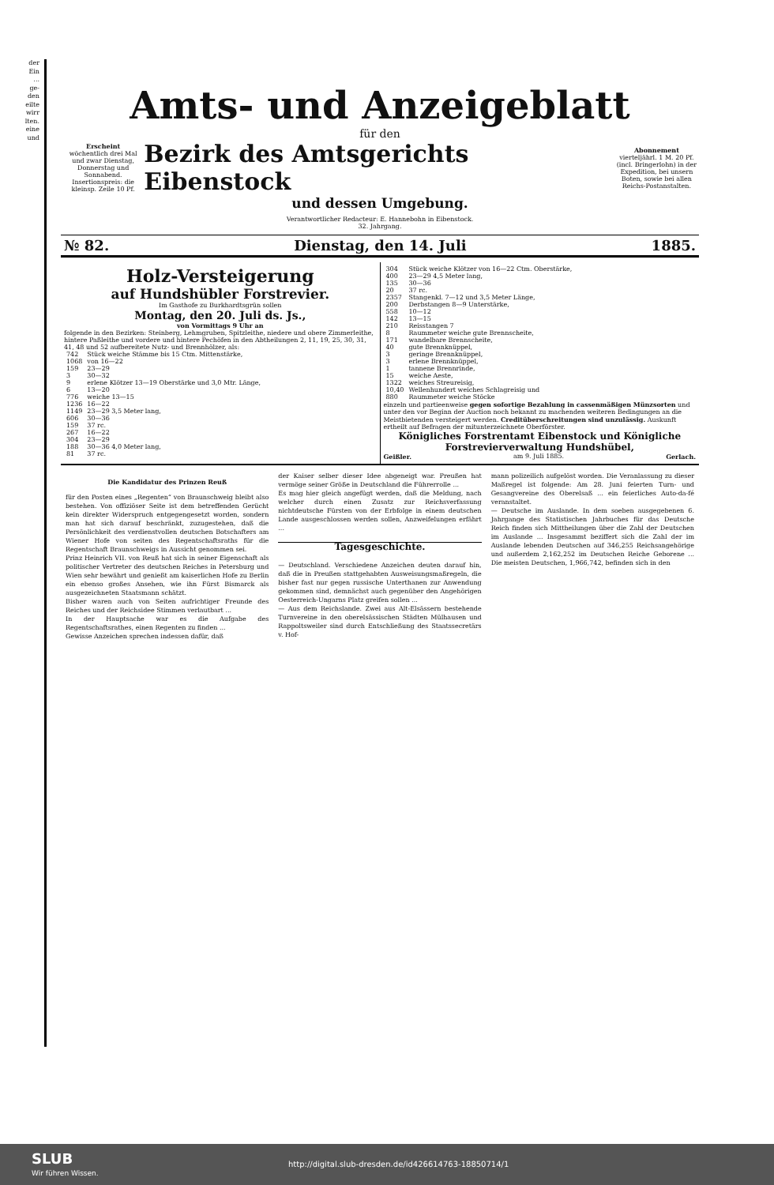der
Ein
...
ge-
den
eilte
wirr
lten.
eine
und
Amts- und Anzeigeblatt
für den
Erscheint
wöchentlich drei Mal und zwar Dienstag, Donnerstag und Sonnabend. Insertionspreis: die kleinsp. Zeile 10 Pf.
Bezirk des Amtsgerichts Eibenstock
Abonnement
vierteljährl. 1 M. 20 Pf. (incl. Bringerlohn) in der Expedition, bei unsern Boten, sowie bei allen Reichs-Postanstalten.
und dessen Umgebung.
Verantwortlicher Redacteur: E. Hannebohn in Eibenstock.
32. Jahrgang.
№ 82. Dienstag, den 14. Juli 1885.
Holz-Versteigerung
auf Hundshübler Forstrevier.
Im Gasthofe zu Burkhardtsgrün sollen
Montag, den 20. Juli ds. Js.,
von Vormittags 9 Uhr an
folgende in den Bezirken: Steinberg, Lehmgruben, Spitzleithe, niedere und obere Zimmerleithe, hintere Paßleithe und vordere und hintere Pechöfen in den Abtheilungen 2, 11, 19, 25, 30, 31, 41, 48 und 52 aufbereitete Nutz- und Brennhölzer, als:
| 742 | Stück weiche Stämme bis 15 Ctm. Mittenstärke, |
| 1068 | von 16—22 |
| 159 | 23—29 |
| 3 | 30—32 |
| 9 | erlene Klötzer 13—19 Oberstärke und 3,0 Mtr. Länge, |
| 6 | 13—20 |
| 776 | weiche 13—15 |
| 1236 | 16—22 |
| 1149 | 23—29 3,5 Meter lang, |
| 606 | 30—36 |
| 159 | 37 rc. |
| 267 | 16—22 |
| 304 | 23—29 |
| 188 | 30—36 4,0 Meter lang, |
| 81 | 37 rc. |
| 304 | Stück weiche Klötzer von 16—22 Ctm. Oberstärke, |
| 400 | 23—29 4,5 Meter lang, |
| 135 | 30—36 |
| 20 | 37 rc. |
| 2357 | Stangenkl. 7—12 und 3,5 Meter Länge, |
| 200 | Derbstangen 8—9 Unterstärke, |
| 558 | 10—12 |
| 142 | 13—15 |
| 210 | Reisstangen 7 |
| 8 | Raummeter weiche gute Brennscheite, |
| 171 | wandelbare Brennscheite, |
| 40 | gute Brennknüppel, |
| 3 | geringe Brennknüppel, |
| 3 | erlene Brennknüppel, |
| 1 | tannene Brennrinde, |
| 15 | weiche Aeste, |
| 1322 | weiches Streureisig, |
| 10,40 | Wellenhundert weiches Schlagreisig und |
| 880 | Raummeter weiche Stöcke |
einzeln und partieenweise gegen sofortige Bezahlung in cassenmäßigen Münzsorten und unter den vor Beginn der Auction noch bekannt zu machenden weiteren Bedingungen an die Meistbietenden versteigert werden. Creditüberschreitungen sind unzulässig. Auskunft ertheilt auf Befragen der mitunterzeichnete Oberförster.
Königliches Forstrentamt Eibenstock und Königliche Forstrevierverwaltung Hundshübel,
Geißler. am 9. Juli 1885. Gerlach.
Die Kandidatur des Prinzen Reuß
für den Posten eines „Regenten“ von Braunschweig bleibt also bestehen. Von offiziöser Seite ist dem betreffenden Gerücht kein direkter Widerspruch entgegengesetzt worden, sondern man hat sich darauf beschränkt, zuzugestehen, daß die Persönlichkeit des verdienstvollen deutschen Botschafters am Wiener Hofe von seiten des Regentschaftsraths für die Regentschaft Braunschweigs in Aussicht genommen sei.
Prinz Heinrich VII. von Reuß hat sich in seiner Eigenschaft als politischer Vertreter des deutschen Reiches in Petersburg und Wien sehr bewährt und genießt am kaiserlichen Hofe zu Berlin ein ebenso großes Ansehen, wie ihn Fürst Bismarck als ausgezeichneten Staatsmann schätzt.
Bisher waren auch von Seiten aufrichtiger Freunde des Reiches und der Reichsidee Stimmen verlautbart ...
In der Hauptsache war es die Aufgabe des Regentschaftsrathes, einen Regenten zu finden ...
Gewisse Anzeichen sprechen indessen dafür, daß
der Kaiser selber dieser Idee abgeneigt war. Preußen hat vermöge seiner Größe in Deutschland die Führerrolle ...
Es mag hier gleich angefügt werden, daß die Meldung, nach welcher durch einen Zusatz zur Reichsverfassung nichtdeutsche Fürsten von der Erbfolge in einem deutschen Lande ausgeschlossen werden sollen, Anzweifelungen erfährt ...
Tagesgeschichte.
— Deutschland. Verschiedene Anzeichen deuten darauf hin, daß die in Preußen stattgehabten Ausweisungsmaßregeln, die bisher fast nur gegen russische Unterthanen zur Anwendung gekommen sind, demnächst auch gegenüber den Angehörigen Oesterreich-Ungarns Platz greifen sollen ...
— Aus dem Reichslande. Zwei aus Alt-Elsässern bestehende Turnvereine in den oberelsässischen Städten Mülhausen und Rappoltsweiler sind durch Entschließung des Staatssecretärs v. Hof-
mann polizeilich aufgelöst worden. Die Veranlassung zu dieser Maßregel ist folgende: Am 28. Juni feierten Turn- und Gesangvereine des Oberelsaß ... ein feierliches Auto-da-fé veranstaltet.
— Deutsche im Auslande. In dem soeben ausgegebenen 6. Jahrgange des Statistischen Jahrbuches für das Deutsche Reich finden sich Mittheilungen über die Zahl der Deutschen im Auslande ... Insgesammt beziffert sich die Zahl der im Auslande lebenden Deutschen auf 346,255 Reichsangehörige und außerdem 2,162,252 im Deutschen Reiche Geborene ... Die meisten Deutschen, 1,966,742, befinden sich in den
SLUB
Wir führen Wissen.
http://digital.slub-dresden.de/id426614763-18850714/1